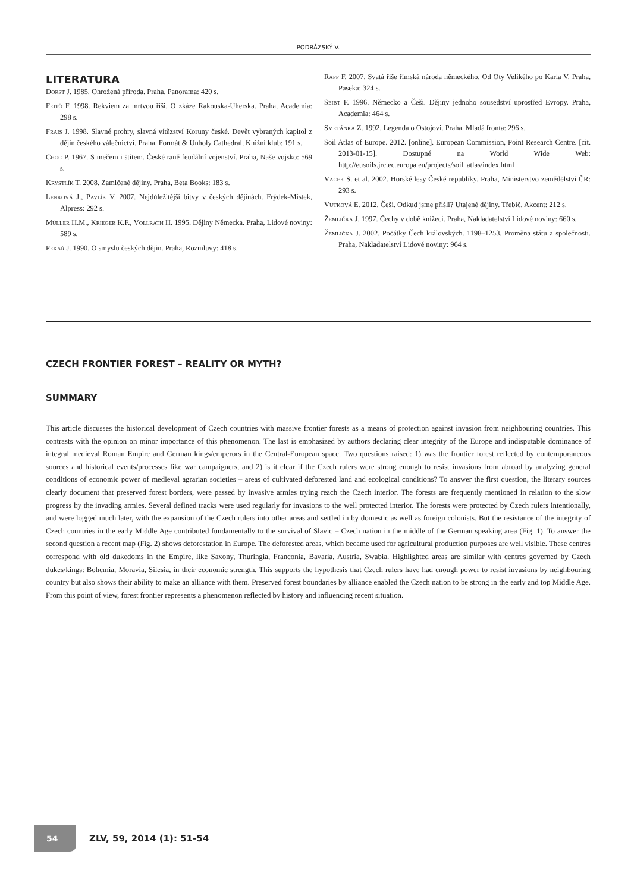PODRÁZSKÝ V.
LITERATURA
Dorst J. 1985. Ohrožená příroda. Praha, Panorama: 420 s.
Fejtö F. 1998. Rekviem za mrtvou říši. O zkáze Rakouska-Uherska. Praha, Academia: 298 s.
Frais J. 1998. Slavné prohry, slavná vítězství Koruny české. Devět vybraných kapitol z dějin českého válečnictví. Praha, Formát & Unholy Cathedral, Knižní klub: 191 s.
Choc P. 1967. S mečem i štítem. České raně feudální vojenství. Praha, Naše vojsko: 569 s.
Krystlík T. 2008. Zamlčené dějiny. Praha, Beta Books: 183 s.
Lenková J., Pavlík V. 2007. Nejdůležitější bitvy v českých dějinách. Frýdek-Místek, Alpress: 292 s.
Müller H.M., Krieger K.F., Vollrath H. 1995. Dějiny Německa. Praha, Lidové noviny: 589 s.
Pekař J. 1990. O smyslu českých dějin. Praha, Rozmluvy: 418 s.
Rapp F. 2007. Svatá říše římská národa německého. Od Oty Velikého po Karla V. Praha, Paseka: 324 s.
Seibt F. 1996. Německo a Češi. Dějiny jednoho sousedství uprostřed Evropy. Praha, Academia: 464 s.
Smetánka Z. 1992. Legenda o Ostojovi. Praha, Mladá fronta: 296 s.
Soil Atlas of Europe. 2012. [online]. European Commission, Point Research Centre. [cit. 2013-01-15]. Dostupné na World Wide Web: http://eusoils.jrc.ec.europa.eu/projects/soil_atlas/index.html
Vacek S. et al. 2002. Horské lesy České republiky. Praha, Ministerstvo zemědělství ČR: 293 s.
Vutková E. 2012. Češi. Odkud jsme přišli? Utajené dějiny. Třebíč, Akcent: 212 s.
Žemlička J. 1997. Čechy v době knížecí. Praha, Nakladatelství Lidové noviny: 660 s.
Žemlička J. 2002. Počátky Čech královských. 1198–1253. Proměna státu a společnosti. Praha, Nakladatelství Lidové noviny: 964 s.
CZECH FRONTIER FOREST – REALITY OR MYTH?
SUMMARY
This article discusses the historical development of Czech countries with massive frontier forests as a means of protection against invasion from neighbouring countries. This contrasts with the opinion on minor importance of this phenomenon. The last is emphasized by authors declaring clear integrity of the Europe and indisputable dominance of integral medieval Roman Empire and German kings/emperors in the Central-European space. Two questions raised: 1) was the frontier forest reflected by contemporaneous sources and historical events/processes like war campaigners, and 2) is it clear if the Czech rulers were strong enough to resist invasions from abroad by analyzing general conditions of economic power of medieval agrarian societies – areas of cultivated deforested land and ecological conditions? To answer the first question, the literary sources clearly document that preserved forest borders, were passed by invasive armies trying reach the Czech interior. The forests are frequently mentioned in relation to the slow progress by the invading armies. Several defined tracks were used regularly for invasions to the well protected interior. The forests were protected by Czech rulers intentionally, and were logged much later, with the expansion of the Czech rulers into other areas and settled in by domestic as well as foreign colonists. But the resistance of the integrity of Czech countries in the early Middle Age contributed fundamentally to the survival of Slavic – Czech nation in the middle of the German speaking area (Fig. 1). To answer the second question a recent map (Fig. 2) shows deforestation in Europe. The deforested areas, which became used for agricultural production purposes are well visible. These centres correspond with old dukedoms in the Empire, like Saxony, Thuringia, Franconia, Bavaria, Austria, Swabia. Highlighted areas are similar with centres governed by Czech dukes/kings: Bohemia, Moravia, Silesia, in their economic strength. This supports the hypothesis that Czech rulers have had enough power to resist invasions by neighbouring country but also shows their ability to make an alliance with them. Preserved forest boundaries by alliance enabled the Czech nation to be strong in the early and top Middle Age. From this point of view, forest frontier represents a phenomenon reflected by history and influencing recent situation.
54
ZLV, 59, 2014 (1): 51-54